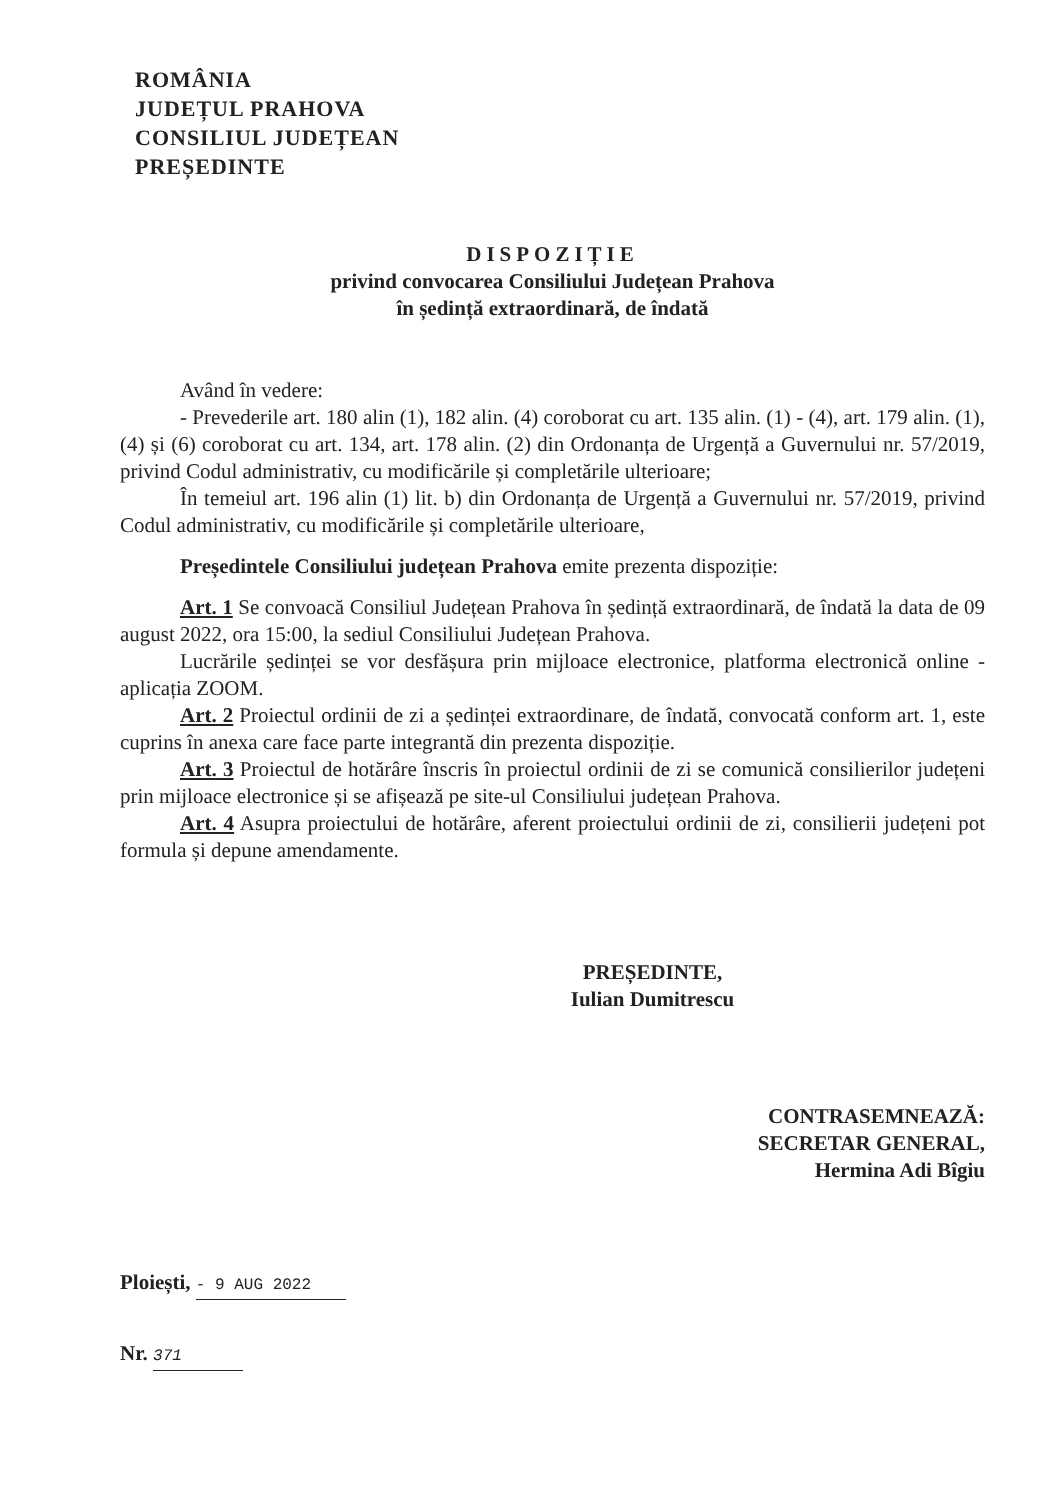ROMÂNIA
JUDEȚUL PRAHOVA
CONSILIUL JUDEȚEAN
PREȘEDINTE
DISPOZIȚIE
privind convocarea Consiliului Județean Prahova
în ședință extraordinară, de îndată
Având în vedere:
- Prevederile art. 180 alin (1), 182 alin. (4) coroborat cu art. 135 alin. (1) - (4), art. 179 alin. (1), (4) și (6) coroborat cu art. 134, art. 178 alin. (2) din Ordonanța de Urgență a Guvernului nr. 57/2019, privind Codul administrativ, cu modificările și completările ulterioare;
În temeiul art. 196 alin (1) lit. b) din Ordonanța de Urgență a Guvernului nr. 57/2019, privind Codul administrativ, cu modificările și completările ulterioare,
Președintele Consiliului județean Prahova emite prezenta dispoziție:
Art. 1 Se convoacă Consiliul Județean Prahova în ședință extraordinară, de îndată la data de 09 august 2022, ora 15:00, la sediul Consiliului Județean Prahova.
Lucrările ședinței se vor desfășura prin mijloace electronice, platforma electronică online - aplicația ZOOM.
Art. 2 Proiectul ordinii de zi a ședinței extraordinare, de îndată, convocată conform art. 1, este cuprins în anexa care face parte integrantă din prezenta dispoziție.
Art. 3 Proiectul de hotărâre înscris în proiectul ordinii de zi se comunică consilierilor județeni prin mijloace electronice și se afișează pe site-ul Consiliului județean Prahova.
Art. 4 Asupra proiectului de hotărâre, aferent proiectului ordinii de zi, consilierii județeni pot formula și depune amendamente.
PREȘEDINTE,
Iulian Dumitrescu
CONTRASEMNEAZĂ:
SECRETAR GENERAL,
Hermina Adi Bîgiu
Ploiești, - 9 AUG 2022
Nr. 371